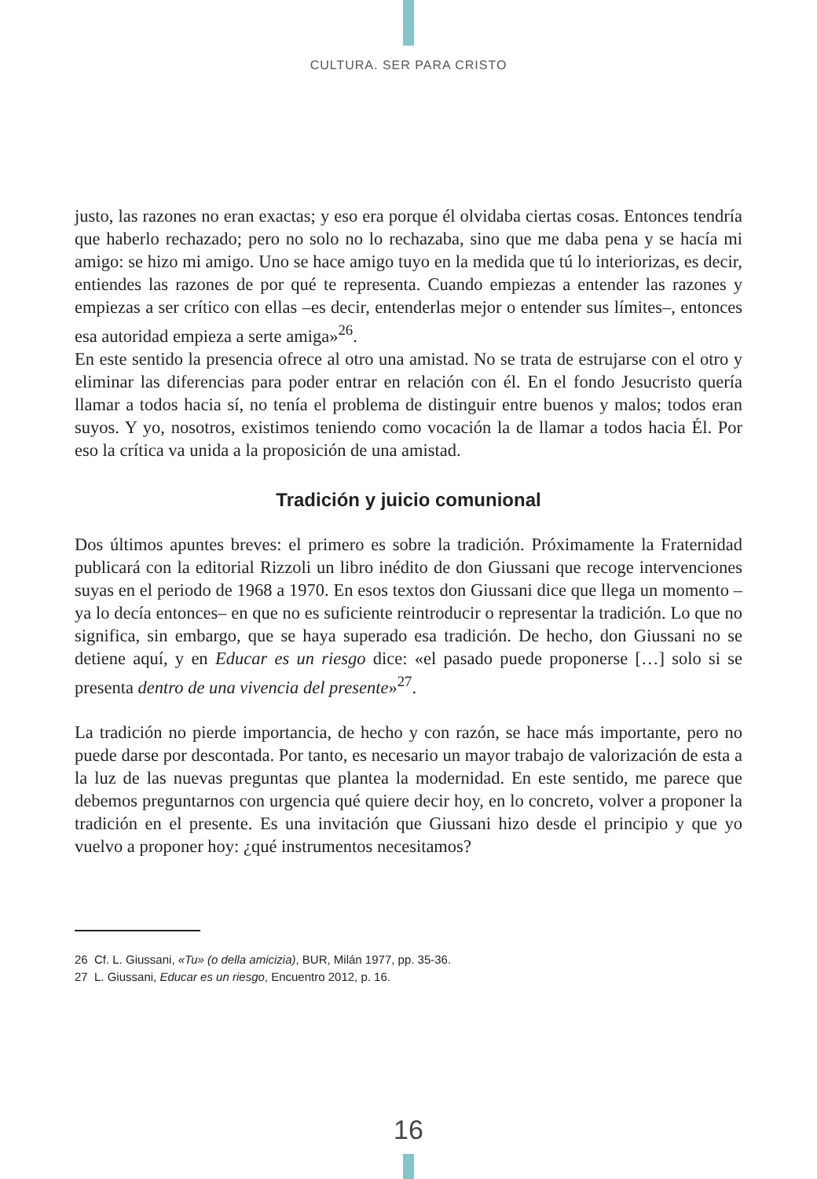CULTURA. SER PARA CRISTO
justo, las razones no eran exactas; y eso era porque él olvidaba ciertas cosas. Entonces tendría que haberlo rechazado; pero no solo no lo rechazaba, sino que me daba pena y se hacía mi amigo: se hizo mi amigo. Uno se hace amigo tuyo en la medida que tú lo interiorizas, es decir, entiendes las razones de por qué te representa. Cuando empiezas a entender las razones y empiezas a ser crítico con ellas –es decir, entenderlas mejor o entender sus límites–, entonces esa autoridad empieza a serte amiga»<sup>26</sup>.
En este sentido la presencia ofrece al otro una amistad. No se trata de estrujarse con el otro y eliminar las diferencias para poder entrar en relación con él. En el fondo Jesucristo quería llamar a todos hacia sí, no tenía el problema de distinguir entre buenos y malos; todos eran suyos. Y yo, nosotros, existimos teniendo como vocación la de llamar a todos hacia Él. Por eso la crítica va unida a la proposición de una amistad.
Tradición y juicio comunional
Dos últimos apuntes breves: el primero es sobre la tradición. Próximamente la Fraternidad publicará con la editorial Rizzoli un libro inédito de don Giussani que recoge intervenciones suyas en el periodo de 1968 a 1970. En esos textos don Giussani dice que llega un momento –ya lo decía entonces– en que no es suficiente reintroducir o representar la tradición. Lo que no significa, sin embargo, que se haya superado esa tradición. De hecho, don Giussani no se detiene aquí, y en Educar es un riesgo dice: «el pasado puede proponerse […] solo si se presenta dentro de una vivencia del presente»<sup>27</sup>.
La tradición no pierde importancia, de hecho y con razón, se hace más importante, pero no puede darse por descontada. Por tanto, es necesario un mayor trabajo de valorización de esta a la luz de las nuevas preguntas que plantea la modernidad. En este sentido, me parece que debemos preguntarnos con urgencia qué quiere decir hoy, en lo concreto, volver a proponer la tradición en el presente. Es una invitación que Giussani hizo desde el principio y que yo vuelvo a proponer hoy: ¿qué instrumentos necesitamos?
26 Cf. L. Giussani, «Tu» (o della amicizia), BUR, Milán 1977, pp. 35-36.
27 L. Giussani, Educar es un riesgo, Encuentro 2012, p. 16.
16